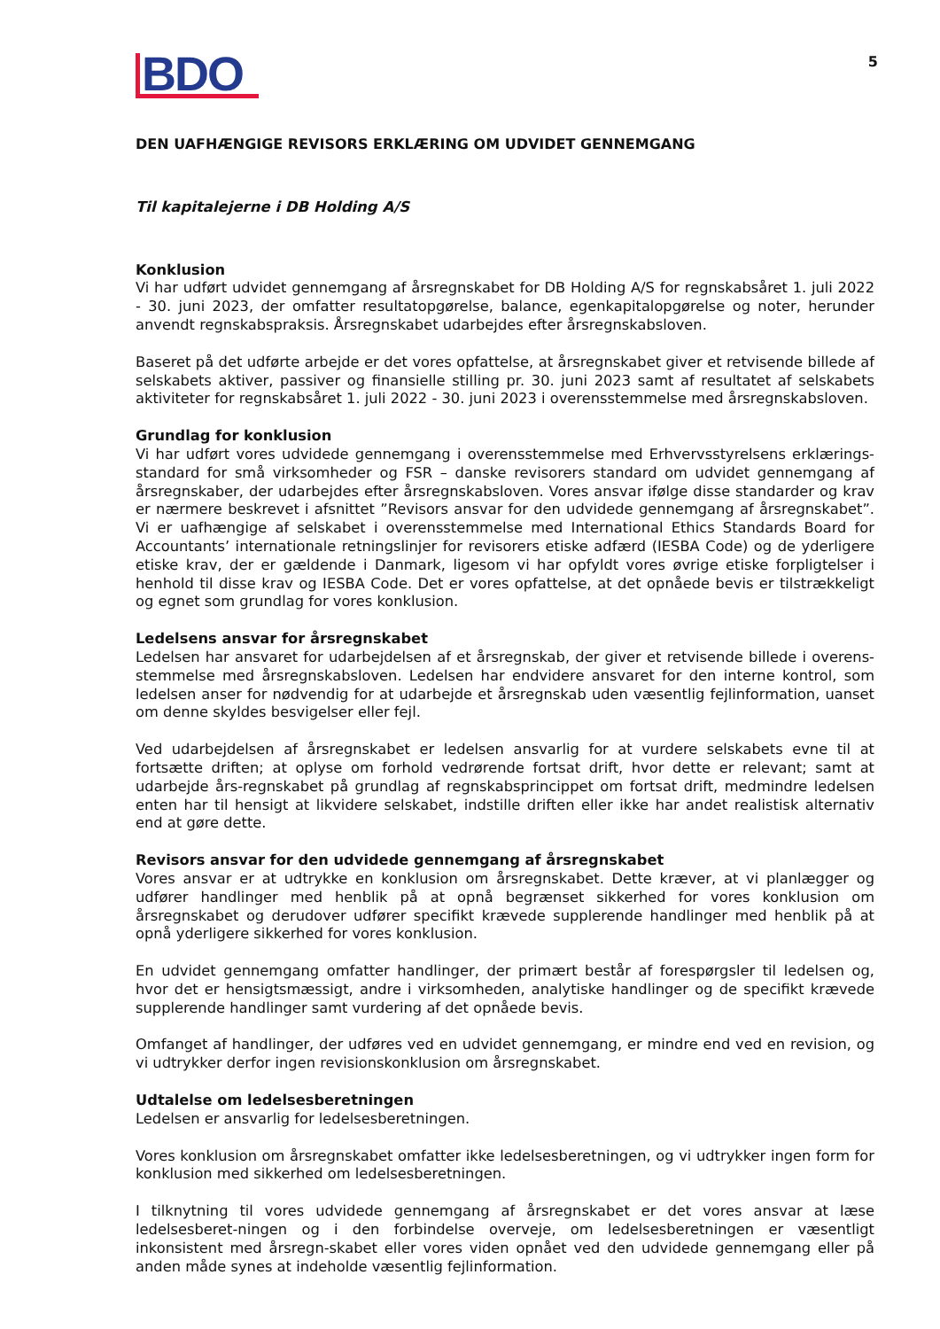BDO
5
DEN UAFHÆNGIGE REVISORS ERKLÆRING OM UDVIDET GENNEMGANG
Til kapitalejerne i DB Holding A/S
Konklusion
Vi har udført udvidet gennemgang af årsregnskabet for DB Holding A/S for regnskabsåret 1. juli 2022 - 30. juni 2023, der omfatter resultatopgørelse, balance, egenkapitalopgørelse og noter, herunder anvendt regnskabspraksis. Årsregnskabet udarbejdes efter årsregnskabsloven.
Baseret på det udførte arbejde er det vores opfattelse, at årsregnskabet giver et retvisende billede af selskabets aktiver, passiver og finansielle stilling pr. 30. juni 2023 samt af resultatet af selskabets aktiviteter for regnskabsåret 1. juli 2022 - 30. juni 2023 i overensstemmelse med årsregnskabsloven.
Grundlag for konklusion
Vi har udført vores udvidede gennemgang i overensstemmelse med Erhvervsstyrelsens erklærings-standard for små virksomheder og FSR – danske revisorers standard om udvidet gennemgang af årsregnskaber, der udarbejdes efter årsregnskabsloven. Vores ansvar ifølge disse standarder og krav er nærmere beskrevet i afsnittet ”Revisors ansvar for den udvidede gennemgang af årsregnskabet”. Vi er uafhængige af selskabet i overensstemmelse med International Ethics Standards Board for Accountants’ internationale retningslinjer for revisorers etiske adfærd (IESBA Code) og de yderligere etiske krav, der er gældende i Danmark, ligesom vi har opfyldt vores øvrige etiske forpligtelser i henhold til disse krav og IESBA Code. Det er vores opfattelse, at det opnåede bevis er tilstrækkeligt og egnet som grundlag for vores konklusion.
Ledelsens ansvar for årsregnskabet
Ledelsen har ansvaret for udarbejdelsen af et årsregnskab, der giver et retvisende billede i overens-stemmelse med årsregnskabsloven. Ledelsen har endvidere ansvaret for den interne kontrol, som ledelsen anser for nødvendig for at udarbejde et årsregnskab uden væsentlig fejlinformation, uanset om denne skyldes besvigelser eller fejl.
Ved udarbejdelsen af årsregnskabet er ledelsen ansvarlig for at vurdere selskabets evne til at fortsætte driften; at oplyse om forhold vedrørende fortsat drift, hvor dette er relevant; samt at udarbejde års-regnskabet på grundlag af regnskabsprincippet om fortsat drift, medmindre ledelsen enten har til hensigt at likvidere selskabet, indstille driften eller ikke har andet realistisk alternativ end at gøre dette.
Revisors ansvar for den udvidede gennemgang af årsregnskabet
Vores ansvar er at udtrykke en konklusion om årsregnskabet. Dette kræver, at vi planlægger og udfører handlinger med henblik på at opnå begrænset sikkerhed for vores konklusion om årsregnskabet og derudover udfører specifikt krævede supplerende handlinger med henblik på at opnå yderligere sikkerhed for vores konklusion.
En udvidet gennemgang omfatter handlinger, der primært består af forespørgsler til ledelsen og, hvor det er hensigtsmæssigt, andre i virksomheden, analytiske handlinger og de specifikt krævede supplerende handlinger samt vurdering af det opnåede bevis.
Omfanget af handlinger, der udføres ved en udvidet gennemgang, er mindre end ved en revision, og vi udtrykker derfor ingen revisionskonklusion om årsregnskabet.
Udtalelse om ledelsesberetningen
Ledelsen er ansvarlig for ledelsesberetningen.
Vores konklusion om årsregnskabet omfatter ikke ledelsesberetningen, og vi udtrykker ingen form for konklusion med sikkerhed om ledelsesberetningen.
I tilknytning til vores udvidede gennemgang af årsregnskabet er det vores ansvar at læse ledelsesberet-ningen og i den forbindelse overveje, om ledelsesberetningen er væsentligt inkonsistent med årsregn-skabet eller vores viden opnået ved den udvidede gennemgang eller på anden måde synes at indeholde væsentlig fejlinformation.